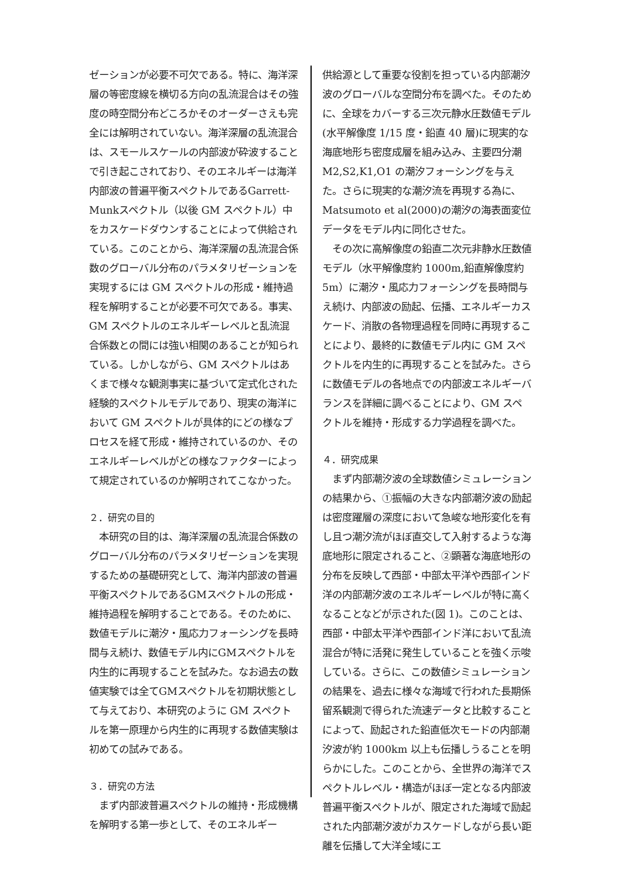ゼーションが必要不可欠である。特に、海洋深層の等密度線を横切る方向の乱流混合はその強度の時空間分布どころかそのオーダーさえも完全には解明されていない。海洋深層の乱流混合は、スモールスケールの内部波が砕波することで引き起こされており、そのエネルギーは海洋内部波の普遍平衡スペクトルであるGarrett-Munkスペクトル（以後 GM スペクトル）中をカスケードダウンすることによって供給されている。このことから、海洋深層の乱流混合係数のグローバル分布のパラメタリゼーションを実現するには GM スペクトルの形成・維持過程を解明することが必要不可欠である。事実、GM スペクトルのエネルギーレベルと乱流混合係数との間には強い相関のあることが知られている。しかしながら、GM スペクトルはあくまで様々な観測事実に基づいて定式化された経験的スペクトルモデルであり、現実の海洋において GM スペクトルが具体的にどの様なプロセスを経て形成・維持されているのか、そのエネルギーレベルがどの様なファクターによって規定されているのか解明されてこなかった。
２．研究の目的
　本研究の目的は、海洋深層の乱流混合係数のグローバル分布のパラメタリゼーションを実現するための基礎研究として、海洋内部波の普遍平衡スペクトルであるGMスペクトルの形成・維持過程を解明することである。そのために、数値モデルに潮汐・風応力フォーシングを長時間与え続け、数値モデル内にGMスペクトルを内生的に再現することを試みた。なお過去の数値実験では全てGMスペクトルを初期状態として与えており、本研究のように GM スペクトルを第一原理から内生的に再現する数値実験は初めての試みである。
３．研究の方法
　まず内部波普遍スペクトルの維持・形成機構を解明する第一歩として、そのエネルギー
供給源として重要な役割を担っている内部潮汐波のグローバルな空間分布を調べた。そのために、全球をカバーする三次元静水圧数値モデル(水平解像度 1/15 度・鉛直 40 層)に現実的な海底地形ち密度成層を組み込み、主要四分潮 M2,S2,K1,O1 の潮汐フォーシングを与えた。さらに現実的な潮汐流を再現する為に、Matsumoto et al(2000)の潮汐の海表面変位データをモデル内に同化させた。
　その次に高解像度の鉛直二次元非静水圧数値モデル（水平解像度約 1000m,鉛直解像度約 5m）に潮汐・風応力フォーシングを長時間与え続け、内部波の励起、伝播、エネルギーカスケード、消散の各物理過程を同時に再現することにより、最終的に数値モデル内に GM スペクトルを内生的に再現することを試みた。さらに数値モデルの各地点での内部波エネルギーバランスを詳細に調べることにより、GM スペクトルを維持・形成する力学過程を調べた。
４．研究成果
　まず内部潮汐波の全球数値シミュレーションの結果から、①振幅の大きな内部潮汐波の励起は密度躍層の深度において急峻な地形変化を有し且つ潮汐流がほぼ直交して入射するような海底地形に限定されること、②顕著な海底地形の分布を反映して西部・中部太平洋や西部インド洋の内部潮汐波のエネルギーレベルが特に高くなることなどが示された(図 1)。このことは、西部・中部太平洋や西部インド洋において乱流混合が特に活発に発生していることを強く示唆している。さらに、この数値シミュレーションの結果を、過去に様々な海域で行われた長期係留系観測で得られた流速データと比較することによって、励起された鉛直低次モードの内部潮汐波が約 1000km 以上も伝播しうることを明らかにした。このことから、全世界の海洋でスペクトルレベル・構造がほぼ一定となる内部波普遍平衡スペクトルが、限定された海域で励起された内部潮汐波がカスケードしながら長い距離を伝播して大洋全域にエ